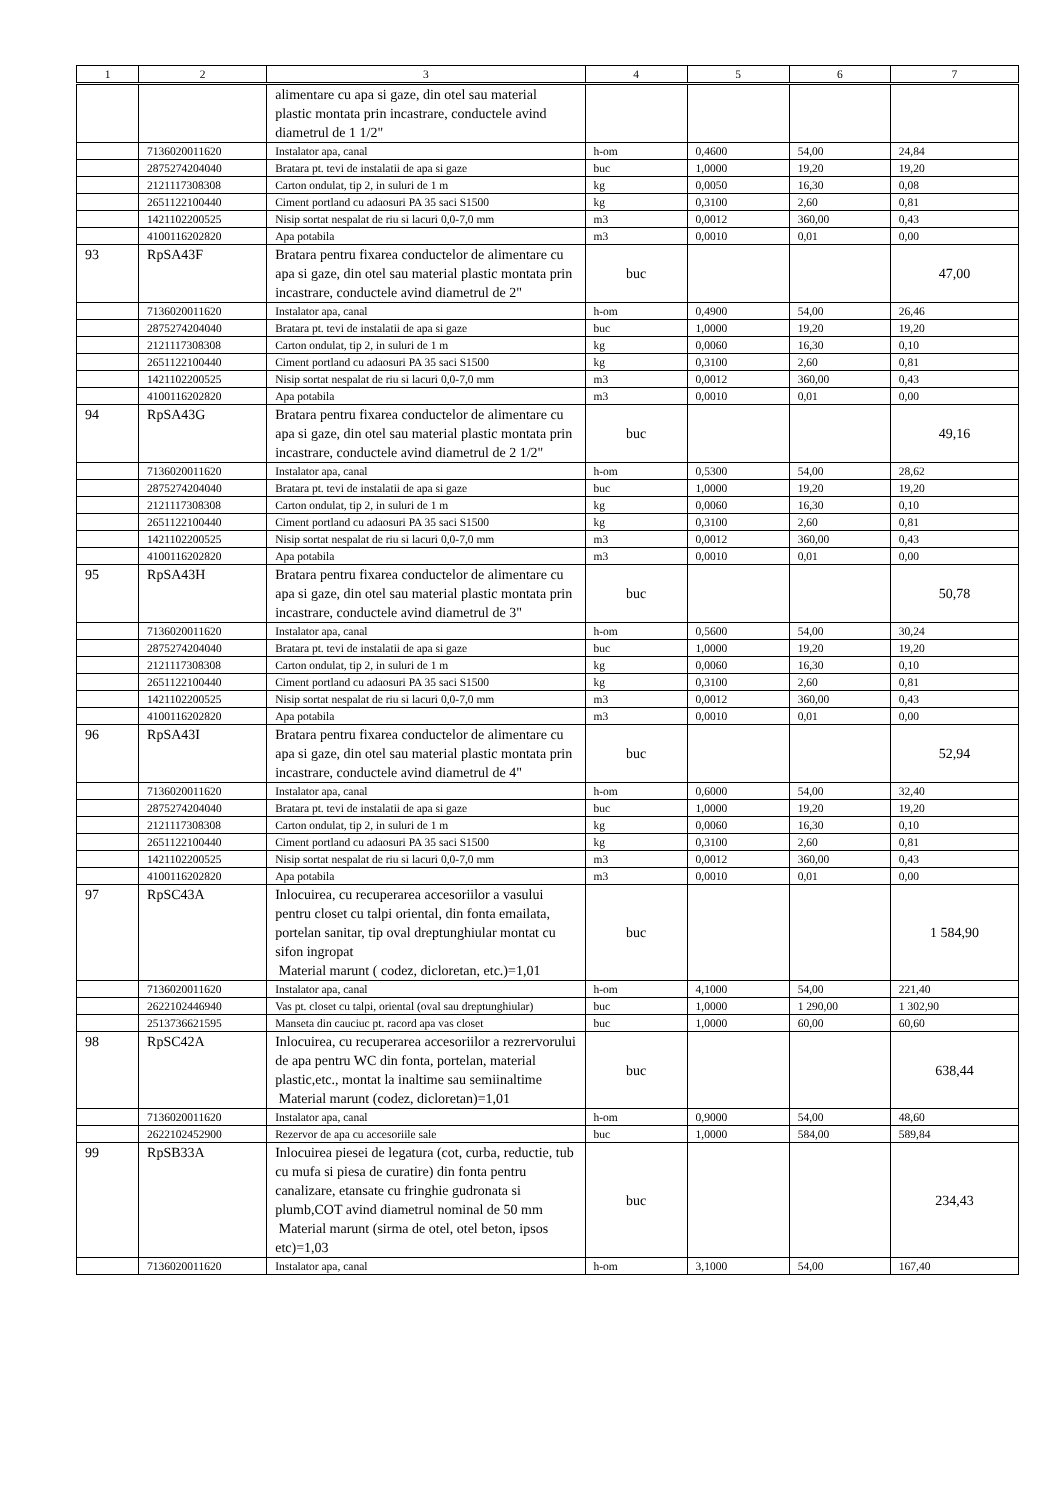| 1 | 2 | 3 | 4 | 5 | 6 | 7 |
| --- | --- | --- | --- | --- | --- | --- |
| | | alimentare cu apa si gaze, din otel sau material plastic montata prin incastrare, conductele avind diametrul de 1 1/2" | | | | |
| | 7136020011620 | Instalator apa, canal | h-om | 0,4600 | 54,00 | 24,84 |
| | 2875274204040 | Bratara pt. tevi de instalatii de apa si gaze | buc | 1,0000 | 19,20 | 19,20 |
| | 2121117308308 | Carton ondulat, tip 2, in suluri de 1 m | kg | 0,0050 | 16,30 | 0,08 |
| | 2651122100440 | Ciment portland cu adaosuri PA 35 saci S1500 | kg | 0,3100 | 2,60 | 0,81 |
| | 1421102200525 | Nisip sortat nespalat de riu si lacuri 0,0-7,0 mm | m3 | 0,0012 | 360,00 | 0,43 |
| | 4100116202820 | Apa potabila | m3 | 0,0010 | 0,01 | 0,00 |
| 93 | RpSA43F | Bratara pentru fixarea conductelor de alimentare cu apa si gaze, din otel sau material plastic montata prin incastrare, conductele avind diametrul de 2" | buc | | | 47,00 |
| | 7136020011620 | Instalator apa, canal | h-om | 0,4900 | 54,00 | 26,46 |
| | 2875274204040 | Bratara pt. tevi de instalatii de apa si gaze | buc | 1,0000 | 19,20 | 19,20 |
| | 2121117308308 | Carton ondulat, tip 2, in suluri de 1 m | kg | 0,0060 | 16,30 | 0,10 |
| | 2651122100440 | Ciment portland cu adaosuri PA 35 saci S1500 | kg | 0,3100 | 2,60 | 0,81 |
| | 1421102200525 | Nisip sortat nespalat de riu si lacuri 0,0-7,0 mm | m3 | 0,0012 | 360,00 | 0,43 |
| | 4100116202820 | Apa potabila | m3 | 0,0010 | 0,01 | 0,00 |
| 94 | RpSA43G | Bratara pentru fixarea conductelor de alimentare cu apa si gaze, din otel sau material plastic montata prin incastrare, conductele avind diametrul de 2 1/2" | buc | | | 49,16 |
| | 7136020011620 | Instalator apa, canal | h-om | 0,5300 | 54,00 | 28,62 |
| | 2875274204040 | Bratara pt. tevi de instalatii de apa si gaze | buc | 1,0000 | 19,20 | 19,20 |
| | 2121117308308 | Carton ondulat, tip 2, in suluri de 1 m | kg | 0,0060 | 16,30 | 0,10 |
| | 2651122100440 | Ciment portland cu adaosuri PA 35 saci S1500 | kg | 0,3100 | 2,60 | 0,81 |
| | 1421102200525 | Nisip sortat nespalat de riu si lacuri 0,0-7,0 mm | m3 | 0,0012 | 360,00 | 0,43 |
| | 4100116202820 | Apa potabila | m3 | 0,0010 | 0,01 | 0,00 |
| 95 | RpSA43H | Bratara pentru fixarea conductelor de alimentare cu apa si gaze, din otel sau material plastic montata prin incastrare, conductele avind diametrul de 3" | buc | | | 50,78 |
| | 7136020011620 | Instalator apa, canal | h-om | 0,5600 | 54,00 | 30,24 |
| | 2875274204040 | Bratara pt. tevi de instalatii de apa si gaze | buc | 1,0000 | 19,20 | 19,20 |
| | 2121117308308 | Carton ondulat, tip 2, in suluri de 1 m | kg | 0,0060 | 16,30 | 0,10 |
| | 2651122100440 | Ciment portland cu adaosuri PA 35 saci S1500 | kg | 0,3100 | 2,60 | 0,81 |
| | 1421102200525 | Nisip sortat nespalat de riu si lacuri 0,0-7,0 mm | m3 | 0,0012 | 360,00 | 0,43 |
| | 4100116202820 | Apa potabila | m3 | 0,0010 | 0,01 | 0,00 |
| 96 | RpSA43I | Bratara pentru fixarea conductelor de alimentare cu apa si gaze, din otel sau material plastic montata prin incastrare, conductele avind diametrul de 4" | buc | | | 52,94 |
| | 7136020011620 | Instalator apa, canal | h-om | 0,6000 | 54,00 | 32,40 |
| | 2875274204040 | Bratara pt. tevi de instalatii de apa si gaze | buc | 1,0000 | 19,20 | 19,20 |
| | 2121117308308 | Carton ondulat, tip 2, in suluri de 1 m | kg | 0,0060 | 16,30 | 0,10 |
| | 2651122100440 | Ciment portland cu adaosuri PA 35 saci S1500 | kg | 0,3100 | 2,60 | 0,81 |
| | 1421102200525 | Nisip sortat nespalat de riu si lacuri 0,0-7,0 mm | m3 | 0,0012 | 360,00 | 0,43 |
| | 4100116202820 | Apa potabila | m3 | 0,0010 | 0,01 | 0,00 |
| 97 | RpSC43A | Inlocuirea, cu recuperarea accesoriilor a vasului pentru closet cu talpi oriental, din fonta emailata, portelan sanitar, tip oval dreptunghiular montat cu sifon ingropat Material marunt ( codez, dicloretan, etc.)=1,01 | buc | | | 1 584,90 |
| | 7136020011620 | Instalator apa, canal | h-om | 4,1000 | 54,00 | 221,40 |
| | 2622102446940 | Vas pt. closet cu talpi, oriental (oval sau dreptunghiular) | buc | 1,0000 | 1 290,00 | 1 302,90 |
| | 2513736621595 | Manseta din cauciuc pt. racord apa vas closet | buc | 1,0000 | 60,00 | 60,60 |
| 98 | RpSC42A | Inlocuirea, cu recuperarea accesoriilor a rezrervorului de apa pentru WC din fonta, portelan, material plastic,etc., montat la inaltime sau semiinaltime Material marunt (codez, dicloretan)=1,01 | buc | | | 638,44 |
| | 7136020011620 | Instalator apa, canal | h-om | 0,9000 | 54,00 | 48,60 |
| | 2622102452900 | Rezervor de apa cu accesoriile sale | buc | 1,0000 | 584,00 | 589,84 |
| 99 | RpSB33A | Inlocuirea piesei de legatura (cot, curba, reductie, tub cu mufa si piesa de curatire) din fonta pentru canalizare, etansate cu fringhie gudronata si plumb,COT avind diametrul nominal de 50 mm Material marunt (sirma de otel, otel beton, ipsos etc)=1,03 | buc | | | 234,43 |
| | 7136020011620 | Instalator apa, canal | h-om | 3,1000 | 54,00 | 167,40 |